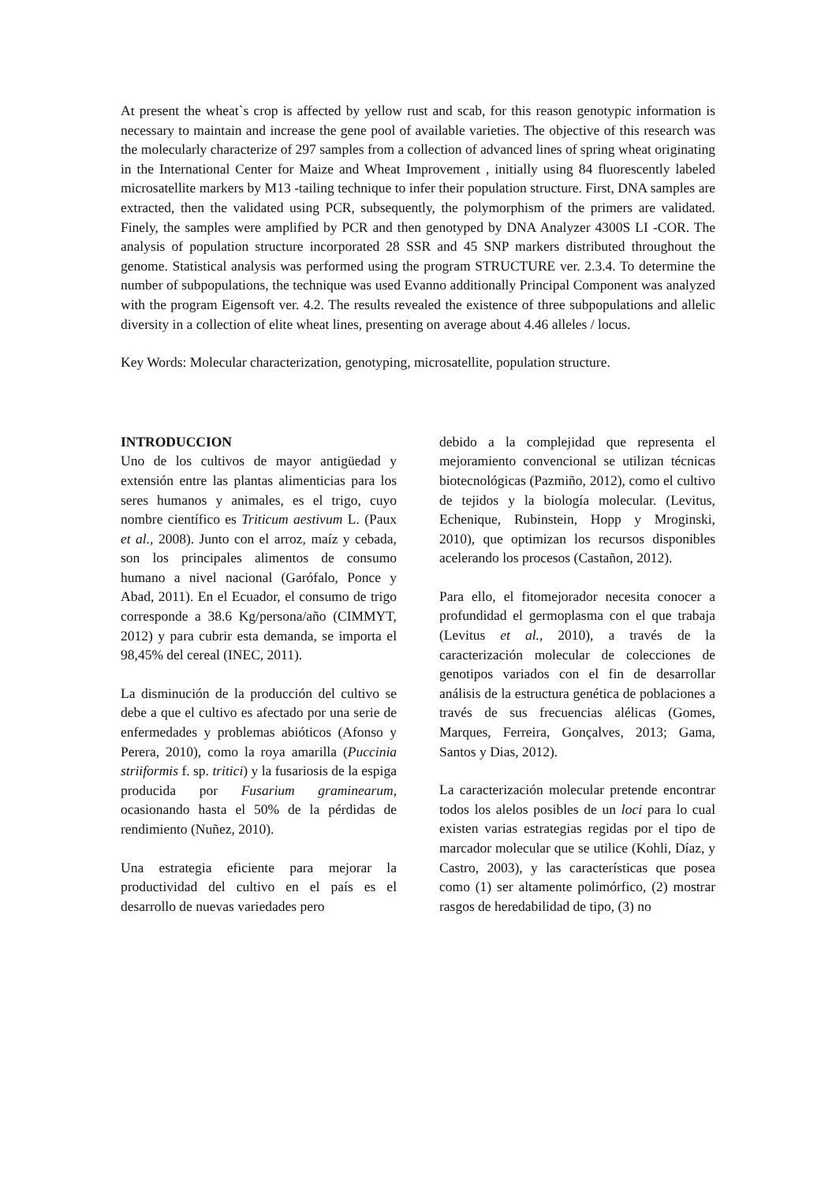At present the wheat`s crop is affected by yellow rust and scab, for this reason genotypic information is necessary to maintain and increase the gene pool of available varieties. The objective of this research was the molecularly characterize of 297 samples from a collection of advanced lines of spring wheat originating in the International Center for Maize and Wheat Improvement , initially using 84 fluorescently labeled microsatellite markers by M13 -tailing technique to infer their population structure. First, DNA samples are extracted, then the validated using PCR, subsequently, the polymorphism of the primers are validated. Finely, the samples were amplified by PCR and then genotyped by DNA Analyzer 4300S LI -COR. The analysis of population structure incorporated 28 SSR and 45 SNP markers distributed throughout the genome. Statistical analysis was performed using the program STRUCTURE ver. 2.3.4. To determine the number of subpopulations, the technique was used Evanno additionally Principal Component was analyzed with the program Eigensoft ver. 4.2. The results revealed the existence of three subpopulations and allelic diversity in a collection of elite wheat lines, presenting on average about 4.46 alleles / locus.
Key Words: Molecular characterization, genotyping, microsatellite, population structure.
INTRODUCCION
Uno de los cultivos de mayor antigüedad y extensión entre las plantas alimenticias para los seres humanos y animales, es el trigo, cuyo nombre científico es Triticum aestivum L. (Paux et al., 2008). Junto con el arroz, maíz y cebada, son los principales alimentos de consumo humano a nivel nacional (Garófalo, Ponce y Abad, 2011). En el Ecuador, el consumo de trigo corresponde a 38.6 Kg/persona/año (CIMMYT, 2012) y para cubrir esta demanda, se importa el 98,45% del cereal (INEC, 2011).
La disminución de la producción del cultivo se debe a que el cultivo es afectado por una serie de enfermedades y problemas abióticos (Afonso y Perera, 2010), como la roya amarilla (Puccinia striiformis f. sp. tritici) y la fusariosis de la espiga producida por Fusarium graminearum, ocasionando hasta el 50% de la pérdidas de rendimiento (Nuñez, 2010).
Una estrategia eficiente para mejorar la productividad del cultivo en el país es el desarrollo de nuevas variedades pero
debido a la complejidad que representa el mejoramiento convencional se utilizan técnicas biotecnológicas (Pazmiño, 2012), como el cultivo de tejidos y la biología molecular. (Levitus, Echenique, Rubinstein, Hopp y Mroginski, 2010), que optimizan los recursos disponibles acelerando los procesos (Castañon, 2012).
Para ello, el fitomejorador necesita conocer a profundidad el germoplasma con el que trabaja (Levitus et al., 2010), a través de la caracterización molecular de colecciones de genotipos variados con el fin de desarrollar análisis de la estructura genética de poblaciones a través de sus frecuencias alélicas (Gomes, Marques, Ferreira, Gonçalves, 2013; Gama, Santos y Dias, 2012).
La caracterización molecular pretende encontrar todos los alelos posibles de un loci para lo cual existen varias estrategias regidas por el tipo de marcador molecular que se utilice (Kohli, Díaz, y Castro, 2003), y las características que posea como (1) ser altamente polimórfico, (2) mostrar rasgos de heredabilidad de tipo, (3) no